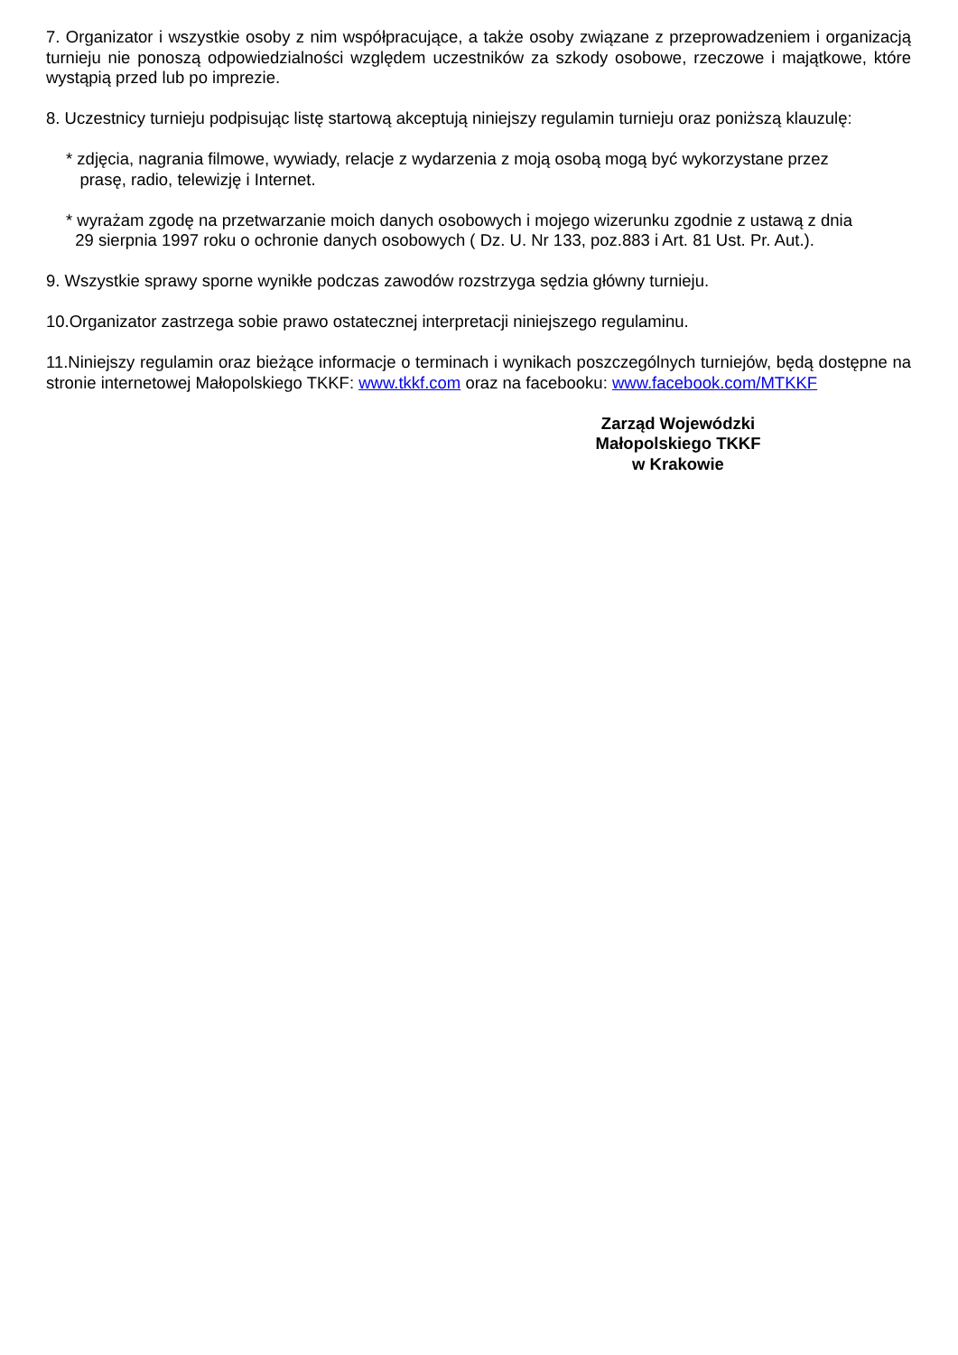7. Organizator i wszystkie osoby z nim współpracujące, a także osoby związane z przeprowadzeniem i organizacją turnieju nie ponoszą odpowiedzialności względem uczestników za szkody osobowe, rzeczowe i majątkowe, które wystąpią przed lub po imprezie.
8. Uczestnicy turnieju podpisując listę startową akceptują niniejszy regulamin turnieju oraz poniższą klauzulę:
* zdjęcia, nagrania filmowe, wywiady, relacje z wydarzenia z moją osobą mogą być wykorzystane przez
prasę, radio, telewizję i Internet.
* wyrażam zgodę na przetwarzanie moich danych osobowych i mojego wizerunku zgodnie z ustawą z dnia
29 sierpnia 1997 roku o ochronie danych osobowych ( Dz. U. Nr 133, poz.883 i Art. 81 Ust. Pr. Aut.).
9. Wszystkie sprawy sporne wynikłe podczas zawodów rozstrzyga sędzia główny turnieju.
10.Organizator zastrzega sobie prawo ostatecznej interpretacji niniejszego regulaminu.
11.Niniejszy regulamin oraz bieżące informacje o terminach i wynikach poszczególnych turniejów, będą dostępne na stronie internetowej Małopolskiego TKKF: www.tkkf.com oraz na facebooku: www.facebook.com/MTKKF
Zarząd Wojewódzki
Małopolskiego TKKF
w Krakowie